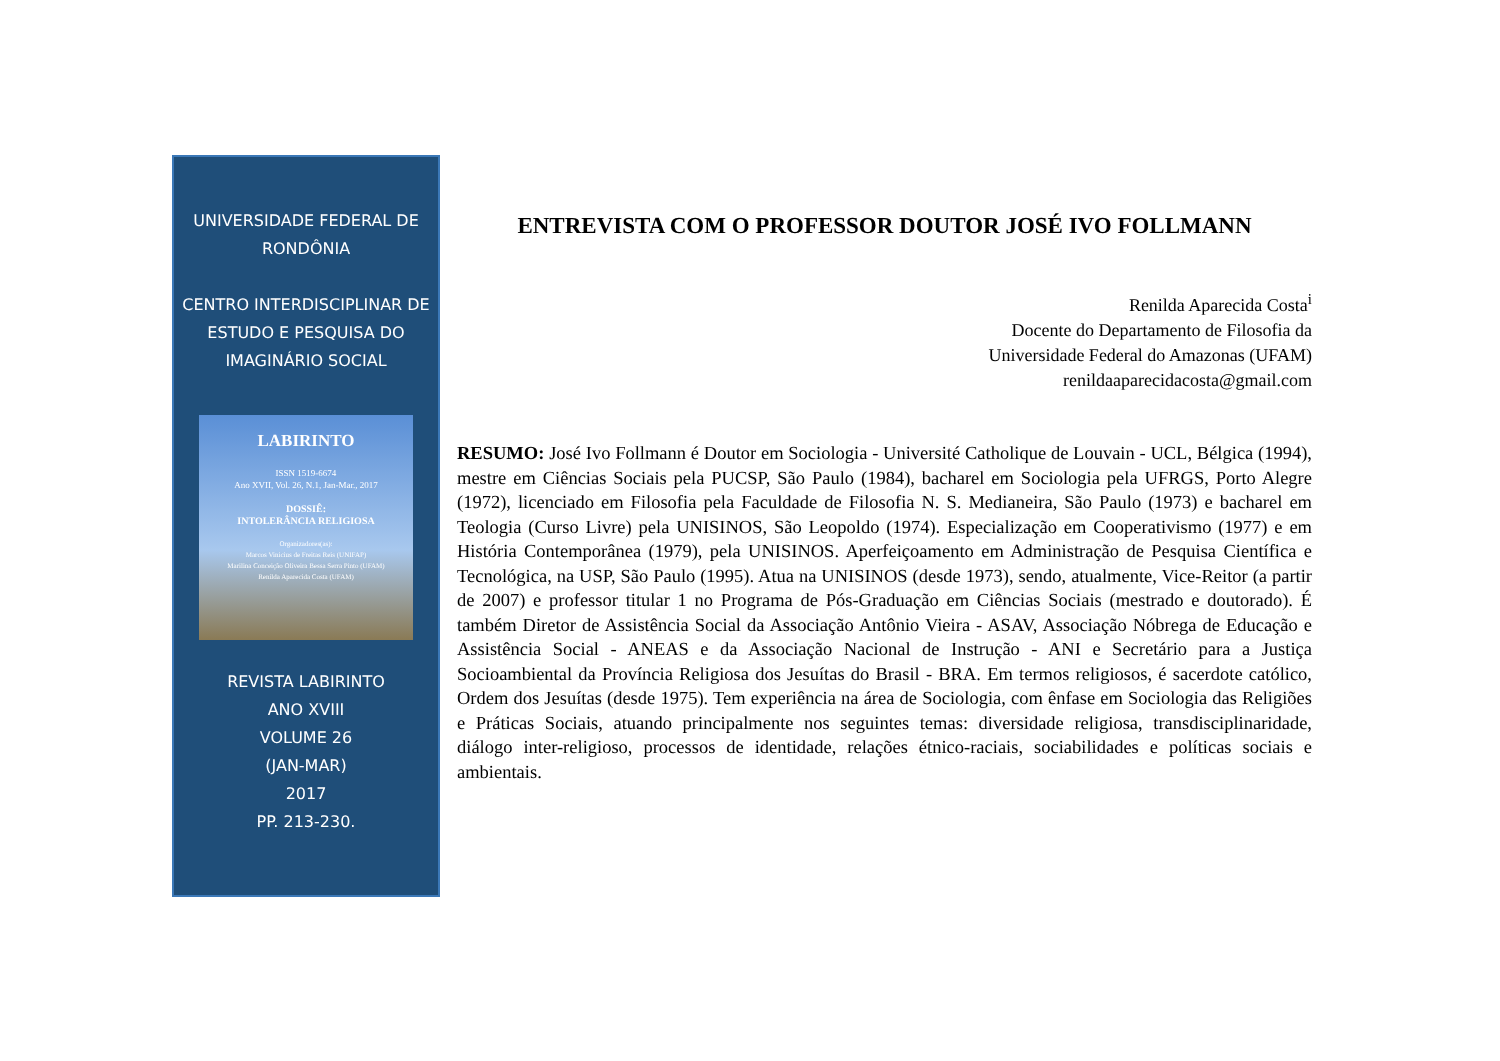UNIVERSIDADE FEDERAL DE RONDÔNIA
CENTRO INTERDISCIPLINAR DE ESTUDO E PESQUISA DO IMAGINÁRIO SOCIAL
LABIRINTO
ISSN 1519-6674
Ano XVII, Vol. 26, N.1, Jan-Mar., 2017
DOSSIÊ:
INTOLERÂNCIA RELIGIOSA
Organizadores(as):
Marcos Vinicius de Freitas Reis (UNIFAP)
Marilina Conceição Oliveira Bessa Serra Pinto (UFAM)
Renilda Aparecida Costa (UFAM)
REVISTA LABIRINTO
ANO XVIII
VOLUME 26
(JAN-MAR)
2017
PP. 213-230.
ENTREVISTA COM O PROFESSOR DOUTOR JOSÉ IVO FOLLMANN
Renilda Aparecida Costa<sup>i</sup>
Docente do Departamento de Filosofia da
Universidade Federal do Amazonas (UFAM)
renildaaparecidacosta@gmail.com
RESUMO: José Ivo Follmann é Doutor em Sociologia - Université Catholique de Louvain - UCL, Bélgica (1994), mestre em Ciências Sociais pela PUCSP, São Paulo (1984), bacharel em Sociologia pela UFRGS, Porto Alegre (1972), licenciado em Filosofia pela Faculdade de Filosofia N. S. Medianeira, São Paulo (1973) e bacharel em Teologia (Curso Livre) pela UNISINOS, São Leopoldo (1974). Especialização em Cooperativismo (1977) e em História Contemporânea (1979), pela UNISINOS. Aperfeiçoamento em Administração de Pesquisa Científica e Tecnológica, na USP, São Paulo (1995). Atua na UNISINOS (desde 1973), sendo, atualmente, Vice-Reitor (a partir de 2007) e professor titular 1 no Programa de Pós-Graduação em Ciências Sociais (mestrado e doutorado). É também Diretor de Assistência Social da Associação Antônio Vieira - ASAV, Associação Nóbrega de Educação e Assistência Social - ANEAS e da Associação Nacional de Instrução - ANI e Secretário para a Justiça Socioambiental da Província Religiosa dos Jesuítas do Brasil - BRA. Em termos religiosos, é sacerdote católico, Ordem dos Jesuítas (desde 1975). Tem experiência na área de Sociologia, com ênfase em Sociologia das Religiões e Práticas Sociais, atuando principalmente nos seguintes temas: diversidade religiosa, transdisciplinaridade, diálogo inter-religioso, processos de identidade, relações étnico-raciais, sociabilidades e políticas sociais e ambientais.